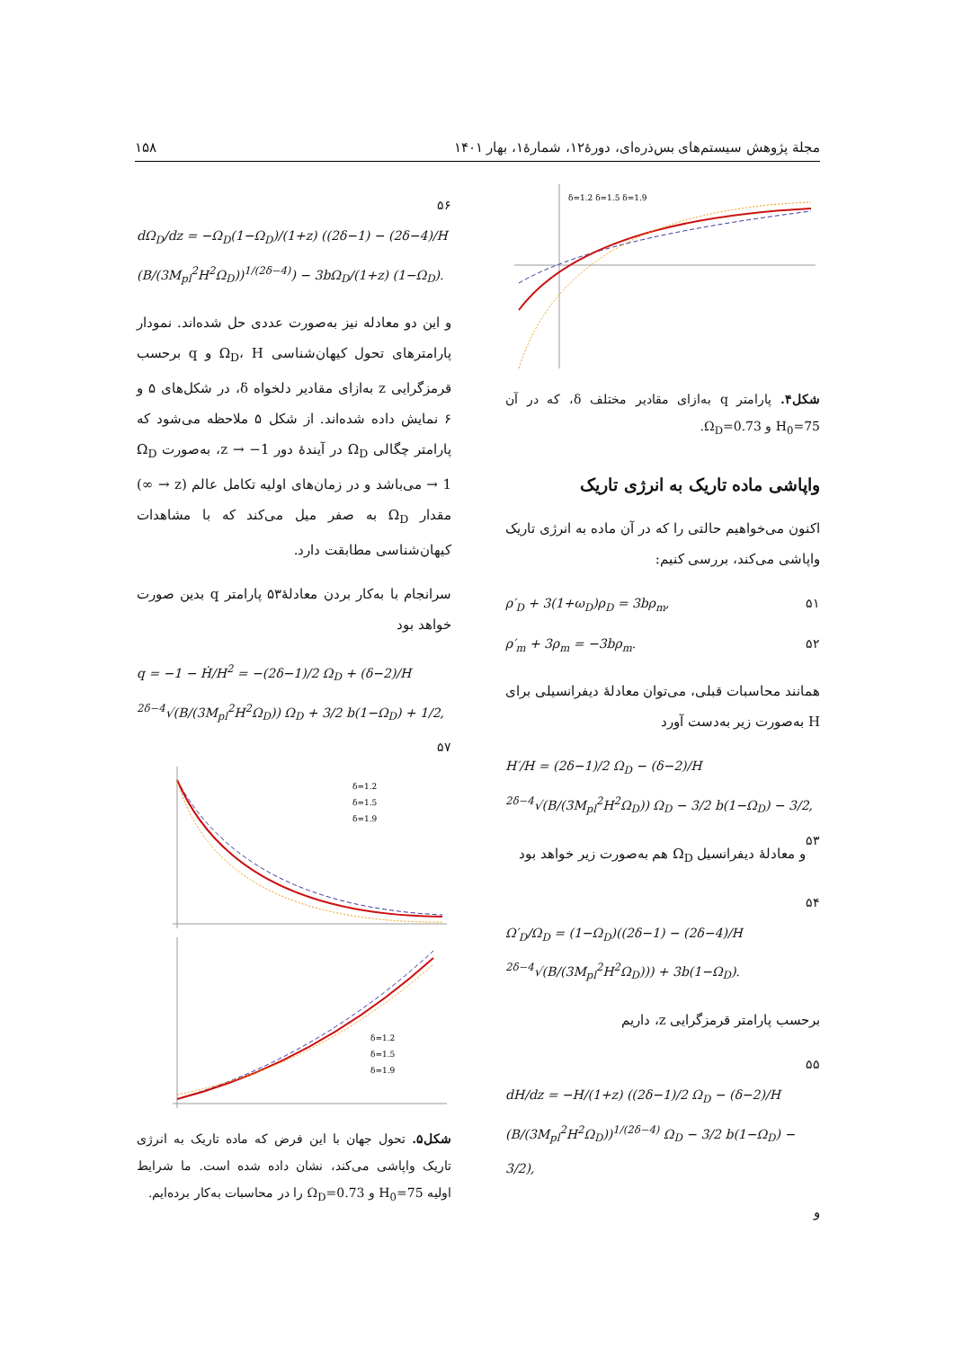مجلة پژوهش سیستم‌های بس‌ذره‌ای، دورۀ۱۲، شمارۀ۱، بهار ۱۴۰۱ ۱۵۸
δ=1.2 δ=1.5 δ=1.9
شکل۴. پارامتر q به‌ازای مقادیر مختلف δ، که در آن H<sub>0</sub>=75 و Ω<sub>D</sub>=0.73.
واپاشی ماده تاریک به انرژی تاریک
اکنون می‌خواهیم حالتی را که در آن ماده به انرژی تاریک واپاشی می‌کند، بررسی کنیم:
ρ′<sub>D</sub> + 3(1+ω<sub>D</sub>)ρ<sub>D</sub> = 3bρ<sub>m</sub>, ۵۱
ρ′<sub>m</sub> + 3ρ<sub>m</sub> = −3bρ<sub>m</sub>. ۵۲
همانند محاسبات قبلی، می‌توان معادلۀ دیفرانسیلی برای H به‌صورت زیر به‌دست آورد
H′/H = (2δ−1)/2 Ω<sub>D</sub> − (δ−2)/H <sup>2δ−4</sup>√(B/(3M<sub>pl</sub><sup>2</sup>H<sup>2</sup>Ω<sub>D</sub>)) Ω<sub>D</sub> − 3/2 b(1−Ω<sub>D</sub>) − 3/2, ۵۳
و معادلۀ دیفرانسیل Ω<sub>D</sub> هم به‌صورت زیر خواهد بود
۵۴
Ω′<sub>D</sub>/Ω<sub>D</sub> = (1−Ω<sub>D</sub>)((2δ−1) − (2δ−4)/H <sup>2δ−4</sup>√(B/(3M<sub>pl</sub><sup>2</sup>H<sup>2</sup>Ω<sub>D</sub>))) + 3b(1−Ω<sub>D</sub>).
برحسب پارامتر قرمزگرایی z، داریم
۵۵
dH/dz = −H/(1+z) ((2δ−1)/2 Ω<sub>D</sub> − (δ−2)/H (B/(3M<sub>pl</sub><sup>2</sup>H<sup>2</sup>Ω<sub>D</sub>))<sup>1/(2δ−4)</sup> Ω<sub>D</sub> − 3/2 b(1−Ω<sub>D</sub>) − 3/2),
و
۵۶
dΩ<sub>D</sub>/dz = −Ω<sub>D</sub>(1−Ω<sub>D</sub>)/(1+z) ((2δ−1) − (2δ−4)/H (B/(3M<sub>pl</sub><sup>2</sup>H<sup>2</sup>Ω<sub>D</sub>))<sup>1/(2δ−4)</sup>) − 3bΩ<sub>D</sub>/(1+z) (1−Ω<sub>D</sub>).
و این دو معادله نیز به‌صورت عددی حل شده‌اند. نمودار پارامترهای تحول کیهان‌شناسی Ω<sub>D</sub>، H و q برحسب قرمزگرایی z به‌ازای مقادیر دلخواه δ، در شکل‌های ۵ و ۶ نمایش داده شده‌اند. از شکل ۵ ملاحظه می‌شود که پارامتر چگالی Ω<sub>D</sub> در آیندۀ دور z → −1، به‌صورت Ω<sub>D</sub> → 1 می‌باشد و در زمان‌های اولیه تکامل عالم (z → ∞) مقدار Ω<sub>D</sub> به صفر میل می‌کند که با مشاهدات کیهان‌شناسی مطابقت دارد.
سرانجام با به‌کار بردن معادلۀ۵۳ پارامتر q بدین صورت خواهد بود
q = −1 − Ḣ/H<sup>2</sup> = −(2δ−1)/2 Ω<sub>D</sub> + (δ−2)/H <sup>2δ−4</sup>√(B/(3M<sub>pl</sub><sup>2</sup>H<sup>2</sup>Ω<sub>D</sub>)) Ω<sub>D</sub> + 3/2 b(1−Ω<sub>D</sub>) + 1/2, ۵۷
δ=1.2
δ=1.5
δ=1.9
δ=1.2
δ=1.5
δ=1.9
شکل۵. تحول جهان با این فرض که ماده تاریک به انرژی تاریک واپاشی می‌کند، نشان داده شده است. ما شرایط اولیه H<sub>0</sub>=75 و Ω<sub>D</sub>=0.73 را در محاسبات به‌کار برده‌ایم.